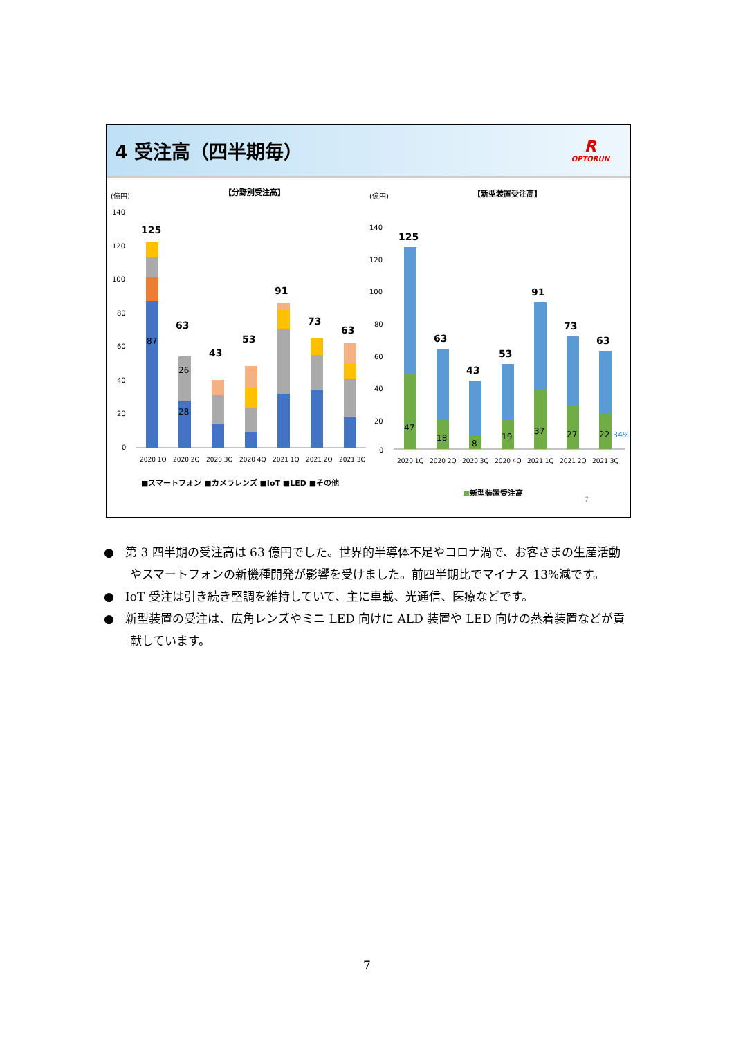4 受注高（四半期毎）
R
OPTORUN
(億円)
【分野別受注高】
140
120
100
80
60
40
20
0
125
87
63
28
26
43
53
91
73
63
2020 1Q
2020 2Q
2020 3Q
2020 4Q
2021 1Q
2021 2Q
2021 3Q
■スマートフォン ■カメラレンズ ■IoT ■LED ■その他
(億円)
【新型装置受注高】
140
120
100
80
60
40
20
0
125
47
63
18
43
8
53
19
91
37
73
27
63
22
34%
2020 1Q
2020 2Q
2020 3Q
2020 4Q
2021 1Q
2021 2Q
2021 3Q
■新型装置受注高
7
● 第 3 四半期の受注高は 63 億円でした。世界的半導体不足やコロナ渦で、お客さまの生産活動やスマートフォンの新機種開発が影響を受けました。前四半期比でマイナス 13%減です。
● IoT 受注は引き続き堅調を維持していて、主に車載、光通信、医療などです。
● 新型装置の受注は、広角レンズやミニ LED 向けに ALD 装置や LED 向けの蒸着装置などが貢献しています。
7